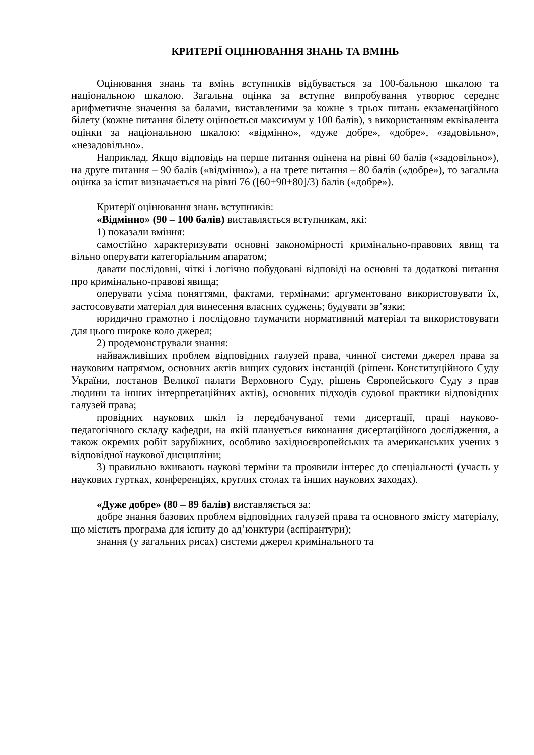КРИТЕРІЇ ОЦІНЮВАННЯ ЗНАНЬ ТА ВМІНЬ
Оцінювання знань та вмінь вступників відбувається за 100-бальною шкалою та національною шкалою. Загальна оцінка за вступне випробування утворює середнє арифметичне значення за балами, виставленими за кожне з трьох питань екзаменаційного білету (кожне питання білету оцінюється максимум у 100 балів), з використанням еквівалента оцінки за національною шкалою: «відмінно», «дуже добре», «добре», «задовільно», «незадовільно».
Наприклад. Якщо відповідь на перше питання оцінена на рівні 60 балів («задовільно»), на друге питання – 90 балів («відмінно»), а на третє питання – 80 балів («добре»), то загальна оцінка за іспит визначається на рівні 76 ([60+90+80]/3) балів («добре»).
Критерії оцінювання знань вступників:
«Відмінно» (90 – 100 балів) виставляється вступникам, які:
1) показали вміння:
самостійно характеризувати основні закономірності кримінально-правових явищ та вільно оперувати категоріальним апаратом;
давати послідовні, чіткі і логічно побудовані відповіді на основні та додаткові питання про кримінально-правові явища;
оперувати усіма поняттями, фактами, термінами; аргументовано використовувати їх, застосовувати матеріал для винесення власних суджень; будувати зв’язки;
юридично грамотно і послідовно тлумачити нормативний матеріал та використовувати для цього широке коло джерел;
2) продемонстрували знання:
найважливіших проблем відповідних галузей права, чинної системи джерел права за науковим напрямом, основних актів вищих судових інстанцій (рішень Конституційного Суду України, постанов Великої палати Верховного Суду, рішень Європейського Суду з прав людини та інших інтерпретаційних актів), основних підходів судової практики відповідних галузей права;
провідних наукових шкіл із передбачуваної теми дисертації, праці науково-педагогічного складу кафедри, на якій планується виконання дисертаційного дослідження, а також окремих робіт зарубіжних, особливо західноєвропейських та американських учених з відповідної наукової дисципліни;
3) правильно вживають наукові терміни та проявили інтерес до спеціальності (участь у наукових гуртках, конференціях, круглих столах та інших наукових заходах).
«Дуже добре» (80 – 89 балів) виставляється за:
добре знання базових проблем відповідних галузей права та основного змісту матеріалу, що містить програма для іспиту до ад’юнктури (аспірантури);
знання (у загальних рисах) системи джерел кримінального та